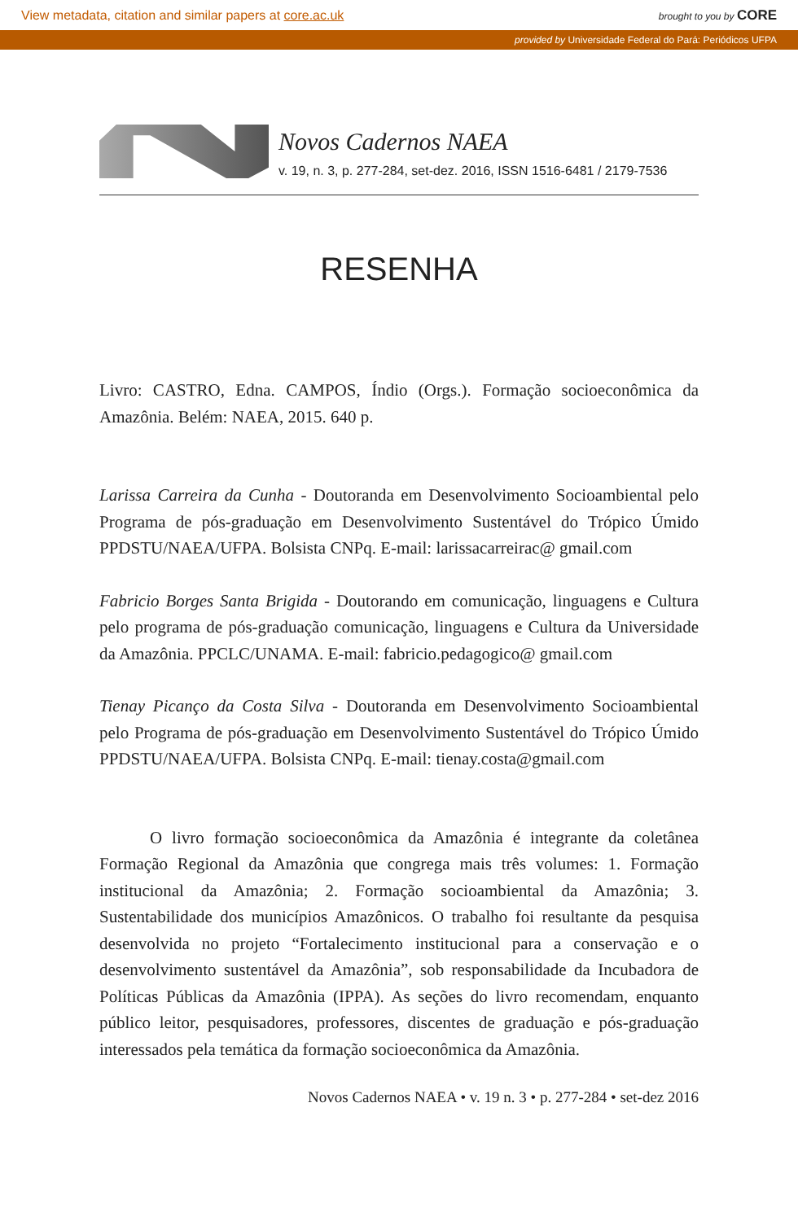View metadata, citation and similar papers at core.ac.uk brought to you by CORE
provided by Universidade Federal do Pará: Periódicos UFPA
Novos Cadernos NAEA
v. 19, n. 3, p. 277-284, set-dez. 2016, ISSN 1516-6481 / 2179-7536
RESENHA
Livro: CASTRO, Edna. CAMPOS, Índio (Orgs.). Formação socioeconômica da Amazônia. Belém: NAEA, 2015. 640 p.
Larissa Carreira da Cunha - Doutoranda em Desenvolvimento Socioambiental pelo Programa de pós-graduação em Desenvolvimento Sustentável do Trópico Úmido PPDSTU/NAEA/UFPA. Bolsista CNPq. E-mail: larissacarreirac@ gmail.com
Fabricio Borges Santa Brigida - Doutorando em comunicação, linguagens e Cultura pelo programa de pós-graduação comunicação, linguagens e Cultura da Universidade da Amazônia. PPCLC/UNAMA. E-mail: fabricio.pedagogico@ gmail.com
Tienay Picanço da Costa Silva - Doutoranda em Desenvolvimento Socioambiental pelo Programa de pós-graduação em Desenvolvimento Sustentável do Trópico Úmido PPDSTU/NAEA/UFPA. Bolsista CNPq. E-mail: tienay.costa@gmail.com
O livro formação socioeconômica da Amazônia é integrante da coletânea Formação Regional da Amazônia que congrega mais três volumes: 1. Formação institucional da Amazônia; 2. Formação socioambiental da Amazônia; 3. Sustentabilidade dos municípios Amazônicos. O trabalho foi resultante da pesquisa desenvolvida no projeto “Fortalecimento institucional para a conservação e o desenvolvimento sustentável da Amazônia”, sob responsabilidade da Incubadora de Políticas Públicas da Amazônia (IPPA). As seções do livro recomendam, enquanto público leitor, pesquisadores, professores, discentes de graduação e pós-graduação interessados pela temática da formação socioeconômica da Amazônia.
Novos Cadernos NAEA • v. 19 n. 3 • p. 277-284 • set-dez 2016